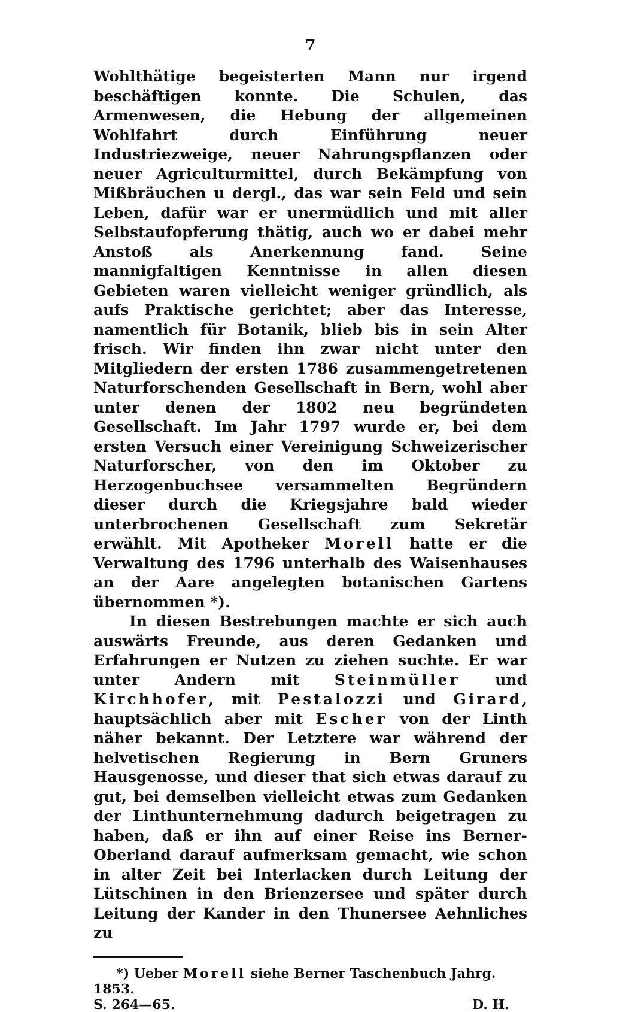7
Wohlthätige begeisterten Mann nur irgend beschäftigen konnte. Die Schulen, das Armenwesen, die Hebung der allgemeinen Wohlfahrt durch Einführung neuer Industriezweige, neuer Nahrungspflanzen oder neuer Agriculturmittel, durch Bekämpfung von Mißbräuchen u dergl., das war sein Feld und sein Leben, dafür war er unermüdlich und mit aller Selbstaufopferung thätig, auch wo er dabei mehr Anstoß als Anerkennung fand. Seine mannigfaltigen Kenntnisse in allen diesen Gebieten waren vielleicht weniger gründlich, als aufs Praktische gerichtet; aber das Interesse, namentlich für Botanik, blieb bis in sein Alter frisch. Wir finden ihn zwar nicht unter den Mitgliedern der ersten 1786 zusammengetretenen Naturforschenden Gesellschaft in Bern, wohl aber unter denen der 1802 neu begründeten Gesellschaft. Im Jahr 1797 wurde er, bei dem ersten Versuch einer Vereinigung Schweizerischer Naturforscher, von den im Oktober zu Herzogenbuchsee versammelten Begründern dieser durch die Kriegsjahre bald wieder unterbrochenen Gesellschaft zum Sekretär erwählt. Mit Apotheker Morell hatte er die Verwaltung des 1796 unterhalb des Waisenhauses an der Aare angelegten botanischen Gartens übernommen *).
In diesen Bestrebungen machte er sich auch auswärts Freunde, aus deren Gedanken und Erfahrungen er Nutzen zu ziehen suchte. Er war unter Andern mit Steinmüller und Kirchhofer, mit Pestalozzi und Girard, hauptsächlich aber mit Escher von der Linth näher bekannt. Der Letztere war während der helvetischen Regierung in Bern Gruners Hausgenosse, und dieser that sich etwas darauf zu gut, bei demselben vielleicht etwas zum Gedanken der Linthunternehmung dadurch beigetragen zu haben, daß er ihn auf einer Reise ins Berner-Oberland darauf aufmerksam gemacht, wie schon in alter Zeit bei Interlacken durch Leitung der Lütschinen in den Brienzersee und später durch Leitung der Kander in den Thunersee Aehnliches zu
*) Ueber Morell siehe Berner Taschenbuch Jahrg. 1853.
S. 264—65. D. H.